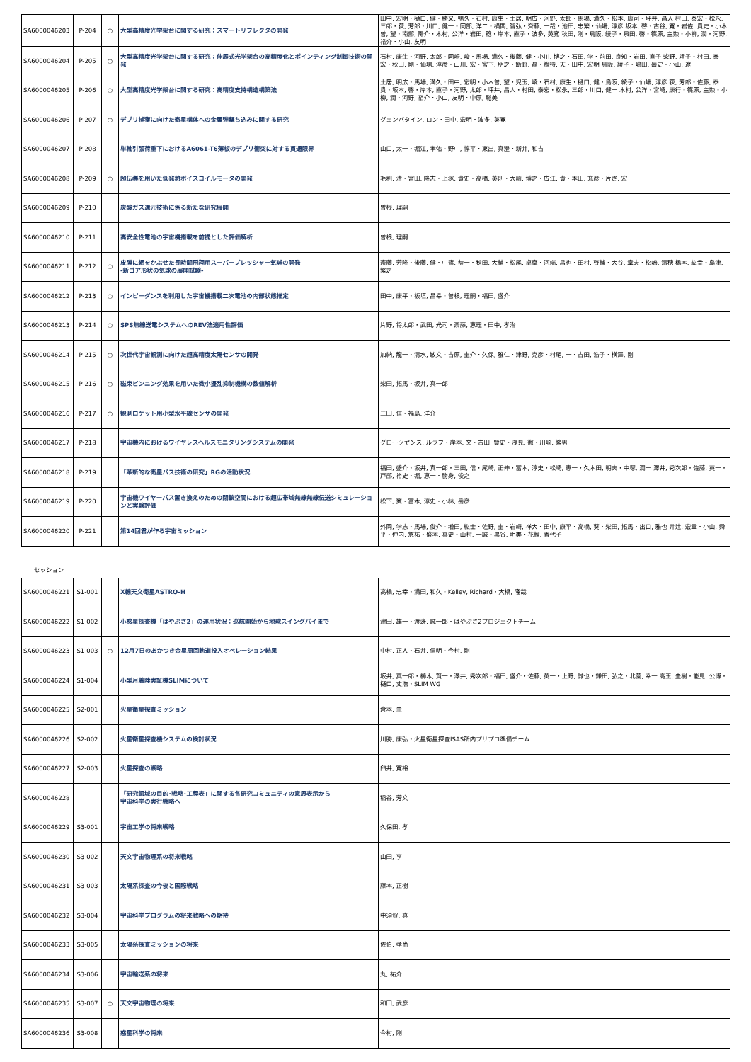| SA6000046203 | P-204 | ○ | 大型高精度光学架台に関する研究：スマートリフレクタの開発 | 田中, 宏明・樋口, 健・勝又, 暢久・石村, 康生・土居, 明広・河野, 太郎・馬場, 満久・松本, 康司・坪井, 昌人 村田, 泰宏・松永, 三郎・荻, 芳郎・川口, 健一・岡部, 洋二・横関, 智弘・斉藤, 一哉・池田, 忠繁・仙場, 淳彦 坂本, 啓・古谷, 寛・岩佐, 貴史・小木曽, 望・南部, 陽介・木村, 公洋・岩田, 稔・岸本, 直子・波多, 英寛 秋田, 剛・鳥阪, 綾子・泉田, 啓・篠原, 主勲・小柳, 潤・河野, 裕介・小山, 友明 |
| SA6000046204 | P-205 | ○ | 大型高精度光学架台に関する研究：伸展式光学架台の高精度化とポインティング制御技術の開発 | 石村, 康生・河野, 太郎・岡崎, 峻・馬場, 満久・後藤, 健・小川, 博之・石田, 学・前田, 良知・岩田, 直子 柴野, 靖子・村田, 泰宏・秋田, 剛・仙場, 淳彦・山川, 宏・宮下, 朋之・飯野, 晶・籏持, 天・田中, 宏明 鳥阪, 綾子・嶋田, 岳史・小山, 遼 |
| SA6000046205 | P-206 | ○ | 大型高精度光学架台に関する研究：高精度支持構造構築法 | 土居, 明広・馬場, 満久・田中, 宏明・小木曽, 望・児玉, 崚・石村, 康生・樋口, 健・鳥阪, 綾子・仙場, 淳彦 荻, 芳郎・佐藤, 泰貴・坂本, 啓・岸本, 直子・河野, 太郎・坪井, 昌人・村田, 泰宏・松永, 三郎・川口, 健一 木村, 公洋・宮崎, 康行・篠原, 主勲・小柳, 潤・河野, 裕介・小山, 友明・中原, 聡美 |
| SA6000046206 | P-207 | ○ | デブリ捕獲に向けた衛星構体への金属弾撃ち込みに関する研究 | グェンバタイン, ロン・田中, 宏明・波多, 英寛 |
| SA6000046207 | P-208 | | 単軸引張荷重下におけるA6061-T6薄板のデブリ衝突に対する貫通限界 | 山口, 太一・堀江, 孝佑・野中, 惇平・東出, 真澄・新井, 和吉 |
| SA6000046208 | P-209 | ○ | 超伝導を用いた低発熱ボイスコイルモータの開発 | 毛利, 清・宮田, 隆志・上塚, 貴史・高橋, 英則・大崎, 博之・広江, 貴・本田, 充彦・片ざ, 宏一 |
| SA6000046209 | P-210 | | 炭酸ガス還元技術に係る新たな研究展開 | 曽根, 理嗣 |
| SA6000046210 | P-211 | | 高安全性電池の宇宙機搭載を前提とした評価解析 | 曽根, 理嗣 |
| SA6000046211 | P-212 | ○ | 皮膜に網をかぶせた長時間飛翔用スーパープレッシャー気球の開発 -新ゴア形状の気球の展開試験- | 斎藤, 芳隆・後藤, 健・中篠, 恭一・秋田, 大輔・松尾, 卓摩・河端, 昌也・田村, 啓輔・大谷, 章夫・松嶋, 清穂 橋本, 紘幸・島津, 繁之 |
| SA6000046212 | P-213 | ○ | インピーダンスを利用した宇宙機搭載二次電池の内部状態推定 | 田中, 康平・板垣, 昌幸・曽根, 理嗣・福田, 盛介 |
| SA6000046213 | P-214 | ○ | SPS無線送電システムへのREV法適用性評価 | 片野, 将太郎・武田, 光司・斎藤, 恵理・田中, 孝治 |
| SA6000046214 | P-215 | ○ | 次世代宇宙観測に向けた超高精度太陽センサの開発 | 加納, 龍一・清水, 敏文・吉原, 圭介・久保, 雅仁・津野, 克彦・村尾, 一・吉田, 浩子・横澤, 剛 |
| SA6000046215 | P-216 | ○ | 磁束ピンニング効果を用いた微小擾乱抑制機構の数値解析 | 柴田, 拓馬・坂井, 真一郎 |
| SA6000046216 | P-217 | ○ | 観測ロケット用小型水平線センサの開発 | 三田, 信・福島, 洋介 |
| SA6000046217 | P-218 | | 宇宙機内におけるワイヤレスヘルスモニタリングシステムの開発 | グローツヤンス, ルラフ・岸本, 文・吉田, 賢史・浅見, 徹・川崎, 繁男 |
| SA6000046218 | P-219 | | 「革新的な衛星バス技術の研究」RGの活動状況 | 福田, 盛介・坂井, 真一郎・三田, 信・尾崎, 正伸・冨木, 淳史・松崎, 恵一・久木田, 明夫・中塚, 潤一 澤井, 秀次郎・佐藤, 英一・戸部, 裕史・堀, 恵一・勝身, 俊之 |
| SA6000046219 | P-220 | | 宇宙機ワイヤーバス置き換えのための閉鎖空間における超広帯域無線無線伝送シミュレーションと実験評価 | 松下, 翼・冨木, 淳史・小林, 岳彦 |
| SA6000046220 | P-221 | | 第14回君が作る宇宙ミッション | 外岡, 学志・馬場, 俊介・増田, 紘士・佐野, 圭・岩崎, 祥大・田中, 康平・高橋, 葵・柴田, 拓馬・出口, 雅也 井辻, 宏章・小山, 舜平・仲内, 悠祐・盛本, 真史・山村, 一誠・黒谷, 明美・花輪, 香代子 |
セッション
| SA6000046221 | S1-001 | | X線天文衛星ASTRO-H | 高橋, 忠幸・満田, 和久・Kelley, Richard・大橋, 隆哉 |
| SA6000046222 | S1-002 | | 小惑星探査機「はやぶさ2」の運用状況：巡航開始から地球スイングバイまで | 津田, 雄一・渡邊, 誠一郎・はやぶさ2プロジェクトチーム |
| SA6000046223 | S1-003 | ○ | 12月7日のあかつき金星周回軌道投入オペレーション結果 | 中村, 正人・石井, 信明・今村, 剛 |
| SA6000046224 | S1-004 | | 小型月着陸実証機SLIMについて | 坂井, 真一郎・櫛木, 賢一・澤井, 秀次郎・福田, 盛介・佐藤, 英一・上野, 誠也・鎌田, 弘之・北薗, 幸一 高玉, 圭樹・能見, 公博・樋口, 丈浩・SLIM WG |
| SA6000046225 | S2-001 | | 火星衛星探査ミッション | 倉本, 圭 |
| SA6000046226 | S2-002 | | 火星衛星探査機システムの検討状況 | 川勝, 康弘・火星衛星探査ISAS所内プリプロ準備チーム |
| SA6000046227 | S2-003 | | 火星探査の戦略 | 臼井, 寛裕 |
| SA6000046228 | | | 「研究領域の目的･戦略･工程表」に関する各研究コミュニティの意思表示から 宇宙科学の実行戦略へ | 稲谷, 芳文 |
| SA6000046229 | S3-001 | | 宇宙工学の将来戦略 | 久保田, 孝 |
| SA6000046230 | S3-002 | | 天文宇宙物理系の将来戦略 | 山田, 亨 |
| SA6000046231 | S3-003 | | 太陽系探査の今後と国際戦略 | 藤本, 正樹 |
| SA6000046232 | S3-004 | | 宇宙科学プログラムの将来戦略への期待 | 中須賀, 真一 |
| SA6000046233 | S3-005 | | 太陽系探査ミッションの将来 | 佐伯, 孝尚 |
| SA6000046234 | S3-006 | | 宇宙輸送系の将来 | 丸, 祐介 |
| SA6000046235 | S3-007 | ○ | 天文宇宙物理の将来 | 和田, 武彦 |
| SA6000046236 | S3-008 | | 惑星科学の将来 | 今村, 剛 |